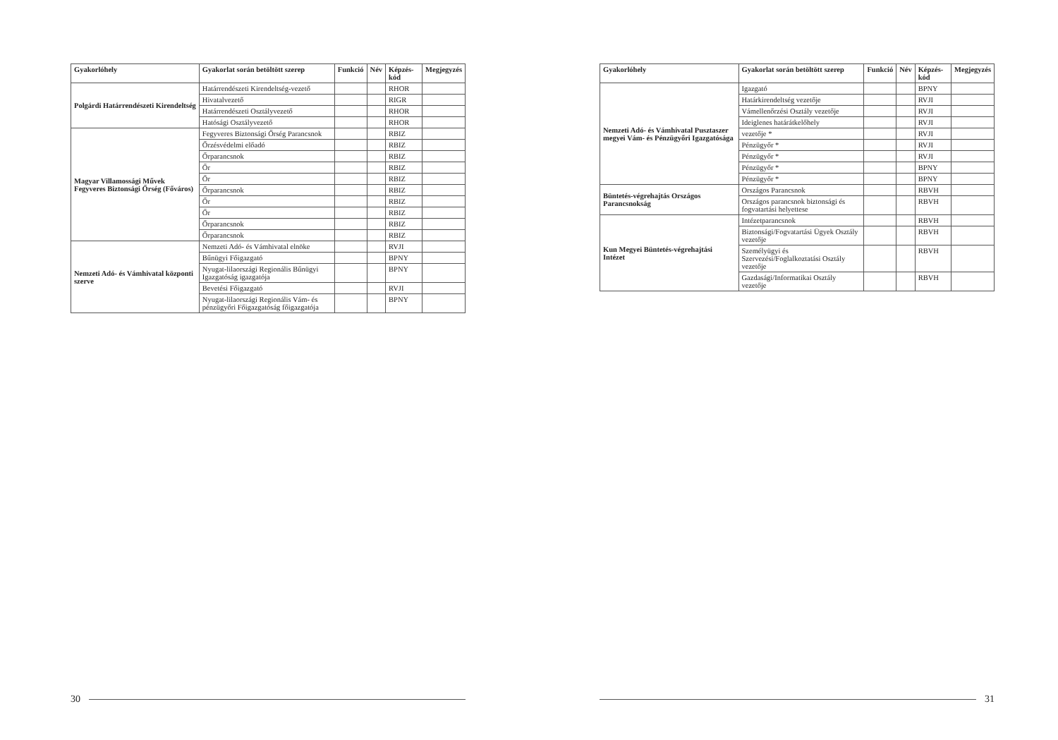| Gyakorlóhely | Gyakorlat során betöltött szerep | Funkció | Név | Képzés-kód | Megjegyzés |
| --- | --- | --- | --- | --- | --- |
| Polgárdi Határrendészeti Kirendeltség | Határrendészeti Kirendeltség-vezető | | | RHOR | |
| | Hivatalvezető | | | RIGR | |
| | Határrendészeti Osztályvezető | | | RHOR | |
| | Hatósági Osztályvezető | | | RHOR | |
| Magyar Villamossági Művek Fegyveres Biztonsági Őrség (Főváros) | Fegyveres Biztonsági Őrség Parancsnok | | | RBIZ | |
| | Őrzésvédelmi előadó | | | RBIZ | |
| | Őrparancsnok | | | RBIZ | |
| | Őr | | | RBIZ | |
| | Őr | | | RBIZ | |
| | Őrparancsnok | | | RBIZ | |
| | Őr | | | RBIZ | |
| | Őr | | | RBIZ | |
| | Őrparancsnok | | | RBIZ | |
| | Őrparancsnok | | | RBIZ | |
| Nemzeti Adó- és Vámhivatal központi szerve | Nemzeti Adó- és Vámhivatal elnöke | | | RVJI | |
| | Bűnügyi Főigazgató | | | BPNY | |
| | Nyugat-lilaországi Regionális Bűnügyi Igazgatóság igazgatója | | | BPNY | |
| | Bevetési Főigazgató | | | RVJI | |
| | Nyugat-lilaországi Regionális Vám- és pénzügyőri Főigazgatóság főigazgatója | | | BPNY | |
30
| Gyakorlóhely | Gyakorlat során betöltött szerep | Funkció | Név | Képzés-kód | Megjegyzés |
| --- | --- | --- | --- | --- | --- |
| Nemzeti Adó- és Vámhivatal Pusztaszer megyei Vám- és Pénzügyőri Igazgatósága | Igazgató | | | BPNY | |
| | Határkirendeltség vezetője | | | RVJI | |
| | Vámellenőrzési Osztály vezetője | | | RVJI | |
| | Ideiglenes határátkelőhely | | | RVJI | |
| | vezetője * | | | RVJI | |
| | Pénzügyőr * | | | RVJI | |
| | Pénzügyőr * | | | RVJI | |
| | Pénzügyőr * | | | BPNY | |
| | Pénzügyőr * | | | BPNY | |
| Büntetés-végrehajtás Országos Parancsnokság | Országos Parancsnok | | | RBVH | |
| | Országos parancsnok biztonsági és fogvatartási helyettese | | | RBVH | |
| Kun Megyei Büntetés-végrehajtási Intézet | Intézetparancsnok | | | RBVH | |
| | Biztonsági/Fogvatartási Ügyek Osztály vezetője | | | RBVH | |
| | Személyügyi és Szervezési/Foglalkoztatási Osztály vezetője | | | RBVH | |
| | Gazdasági/Informatikai Osztály vezetője | | | RBVH | |
31